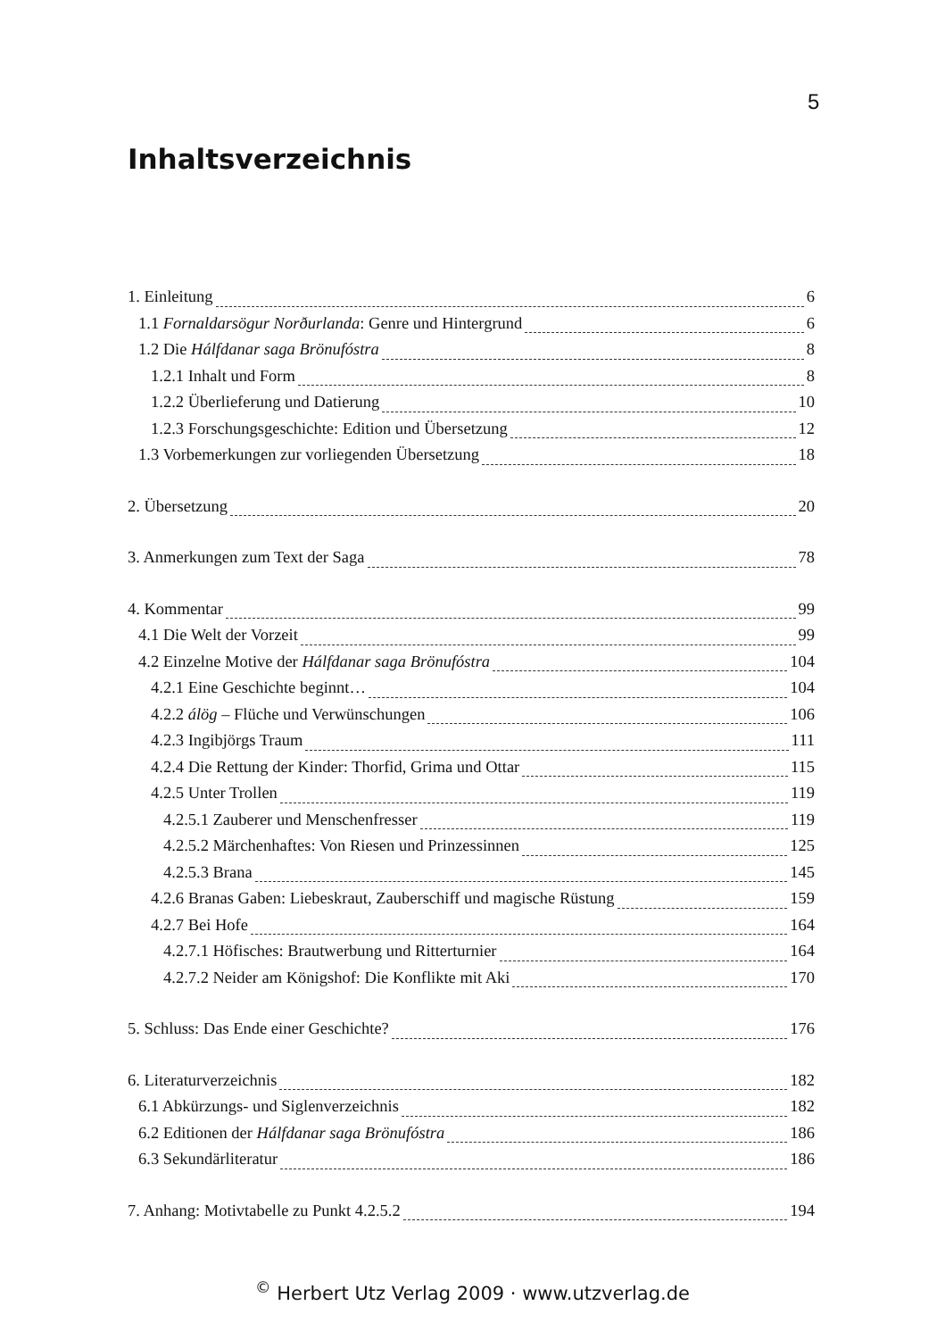5
Inhaltsverzeichnis
1. Einleitung 6
1.1 Fornaldarsögur Norðurlanda: Genre und Hintergrund 6
1.2 Die Hálfdanar saga Brönufóstra 8
1.2.1 Inhalt und Form 8
1.2.2 Überlieferung und Datierung 10
1.2.3 Forschungsgeschichte: Edition und Übersetzung 12
1.3 Vorbemerkungen zur vorliegenden Übersetzung 18
2. Übersetzung 20
3. Anmerkungen zum Text der Saga 78
4. Kommentar 99
4.1 Die Welt der Vorzeit 99
4.2 Einzelne Motive der Hálfdanar saga Brönufóstra 104
4.2.1 Eine Geschichte beginnt… 104
4.2.2 álög – Flüche und Verwünschungen 106
4.2.3 Ingibjörgs Traum 111
4.2.4 Die Rettung der Kinder: Thorfid, Grima und Ottar 115
4.2.5 Unter Trollen 119
4.2.5.1 Zauberer und Menschenfresser 119
4.2.5.2 Märchenhaftes: Von Riesen und Prinzessinnen 125
4.2.5.3 Brana 145
4.2.6 Branas Gaben: Liebeskraut, Zauberschiff und magische Rüstung 159
4.2.7 Bei Hofe 164
4.2.7.1 Höfisches: Brautwerbung und Ritterturnier 164
4.2.7.2 Neider am Königshof: Die Konflikte mit Aki 170
5. Schluss: Das Ende einer Geschichte? 176
6. Literaturverzeichnis 182
6.1 Abkürzungs- und Siglenverzeichnis 182
6.2 Editionen der Hálfdanar saga Brönufóstra 186
6.3 Sekundärliteratur 186
7. Anhang: Motivtabelle zu Punkt 4.2.5.2 194
<sup>©</sup> Herbert Utz Verlag 2009 · www.utzverlag.de